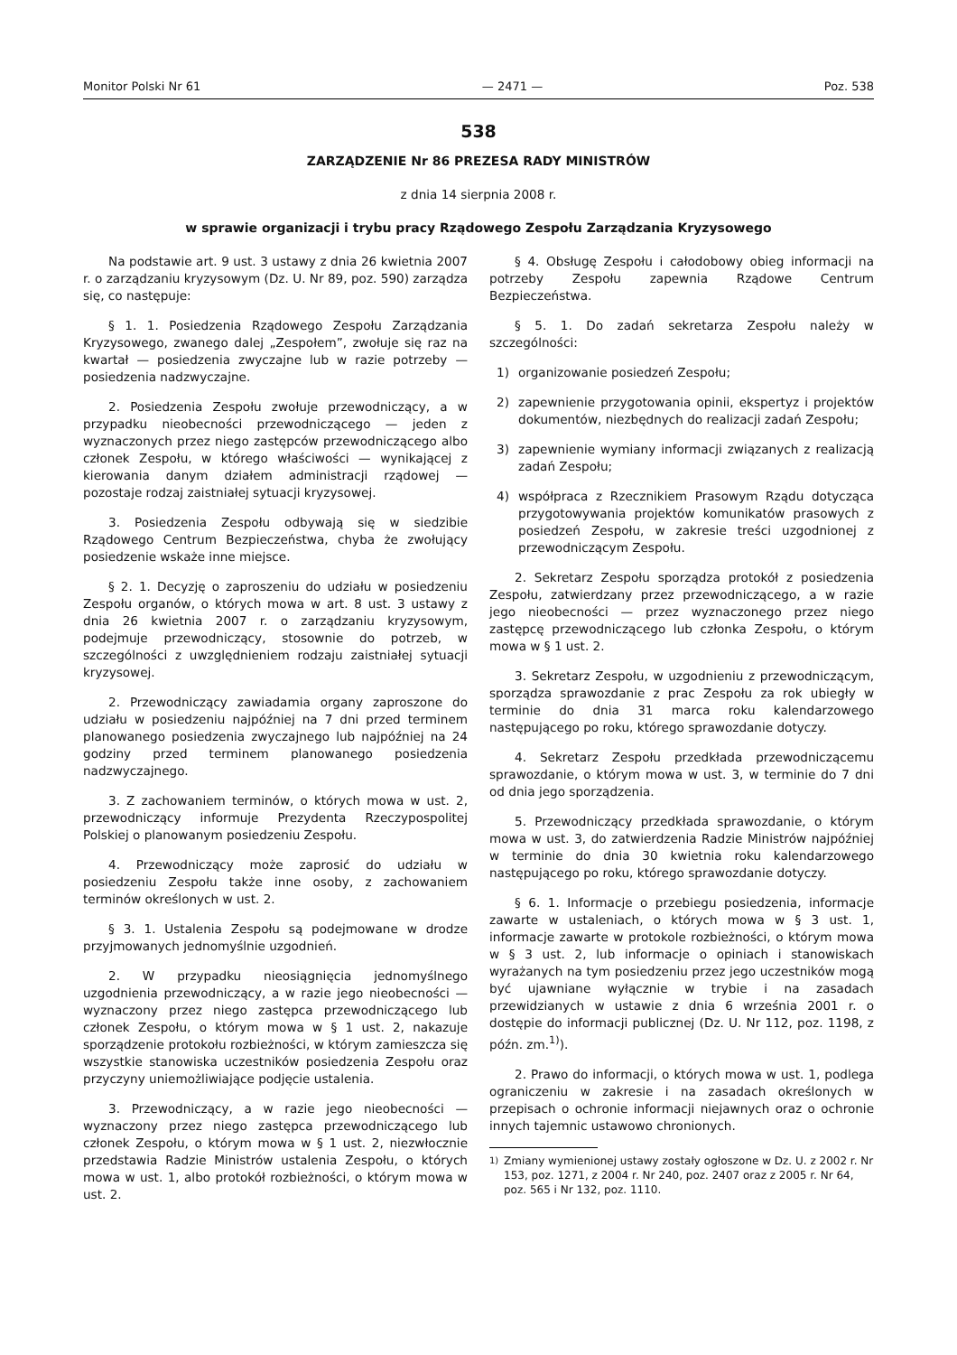Monitor Polski Nr 61 — 2471 — Poz. 538
538
ZARZĄDZENIE Nr 86 PREZESA RADY MINISTRÓW
z dnia 14 sierpnia 2008 r.
w sprawie organizacji i trybu pracy Rządowego Zespołu Zarządzania Kryzysowego
Na podstawie art. 9 ust. 3 ustawy z dnia 26 kwietnia 2007 r. o zarządzaniu kryzysowym (Dz. U. Nr 89, poz. 590) zarządza się, co następuje:
§ 1. 1. Posiedzenia Rządowego Zespołu Zarządzania Kryzysowego, zwanego dalej „Zespołem”, zwołuje się raz na kwartał — posiedzenia zwyczajne lub w razie potrzeby — posiedzenia nadzwyczajne.
2. Posiedzenia Zespołu zwołuje przewodniczący, a w przypadku nieobecności przewodniczącego — jeden z wyznaczonych przez niego zastępców przewodniczącego albo członek Zespołu, w którego właściwości — wynikającej z kierowania danym działem administracji rządowej — pozostaje rodzaj zaistniałej sytuacji kryzysowej.
3. Posiedzenia Zespołu odbywają się w siedzibie Rządowego Centrum Bezpieczeństwa, chyba że zwołujący posiedzenie wskaże inne miejsce.
§ 2. 1. Decyzję o zaproszeniu do udziału w posiedzeniu Zespołu organów, o których mowa w art. 8 ust. 3 ustawy z dnia 26 kwietnia 2007 r. o zarządzaniu kryzysowym, podejmuje przewodniczący, stosownie do potrzeb, w szczególności z uwzględnieniem rodzaju zaistniałej sytuacji kryzysowej.
2. Przewodniczący zawiadamia organy zaproszone do udziału w posiedzeniu najpóźniej na 7 dni przed terminem planowanego posiedzenia zwyczajnego lub najpóźniej na 24 godziny przed terminem planowanego posiedzenia nadzwyczajnego.
3. Z zachowaniem terminów, o których mowa w ust. 2, przewodniczący informuje Prezydenta Rzeczypospolitej Polskiej o planowanym posiedzeniu Zespołu.
4. Przewodniczący może zaprosić do udziału w posiedzeniu Zespołu także inne osoby, z zachowaniem terminów określonych w ust. 2.
§ 3. 1. Ustalenia Zespołu są podejmowane w drodze przyjmowanych jednomyślnie uzgodnień.
2. W przypadku nieosiągnięcia jednomyślnego uzgodnienia przewodniczący, a w razie jego nieobecności — wyznaczony przez niego zastępca przewodniczącego lub członek Zespołu, o którym mowa w § 1 ust. 2, nakazuje sporządzenie protokołu rozbieżności, w którym zamieszcza się wszystkie stanowiska uczestników posiedzenia Zespołu oraz przyczyny uniemożliwiające podjęcie ustalenia.
3. Przewodniczący, a w razie jego nieobecności — wyznaczony przez niego zastępca przewodniczącego lub członek Zespołu, o którym mowa w § 1 ust. 2, niezwłocznie przedstawia Radzie Ministrów ustalenia Zespołu, o których mowa w ust. 1, albo protokół rozbieżności, o którym mowa w ust. 2.
§ 4. Obsługę Zespołu i całodobowy obieg informacji na potrzeby Zespołu zapewnia Rządowe Centrum Bezpieczeństwa.
§ 5. 1. Do zadań sekretarza Zespołu należy w szczególności:
1) organizowanie posiedzeń Zespołu;
2) zapewnienie przygotowania opinii, ekspertyz i projektów dokumentów, niezbędnych do realizacji zadań Zespołu;
3) zapewnienie wymiany informacji związanych z realizacją zadań Zespołu;
4) współpraca z Rzecznikiem Prasowym Rządu dotycząca przygotowywania projektów komunikatów prasowych z posiedzeń Zespołu, w zakresie treści uzgodnionej z przewodniczącym Zespołu.
2. Sekretarz Zespołu sporządza protokół z posiedzenia Zespołu, zatwierdzany przez przewodniczącego, a w razie jego nieobecności — przez wyznaczonego przez niego zastępcę przewodniczącego lub członka Zespołu, o którym mowa w § 1 ust. 2.
3. Sekretarz Zespołu, w uzgodnieniu z przewodniczącym, sporządza sprawozdanie z prac Zespołu za rok ubiegły w terminie do dnia 31 marca roku kalendarzowego następującego po roku, którego sprawozdanie dotyczy.
4. Sekretarz Zespołu przedkłada przewodniczącemu sprawozdanie, o którym mowa w ust. 3, w terminie do 7 dni od dnia jego sporządzenia.
5. Przewodniczący przedkłada sprawozdanie, o którym mowa w ust. 3, do zatwierdzenia Radzie Ministrów najpóźniej w terminie do dnia 30 kwietnia roku kalendarzowego następującego po roku, którego sprawozdanie dotyczy.
§ 6. 1. Informacje o przebiegu posiedzenia, informacje zawarte w ustaleniach, o których mowa w § 3 ust. 1, informacje zawarte w protokole rozbieżności, o którym mowa w § 3 ust. 2, lub informacje o opiniach i stanowiskach wyrażanych na tym posiedzeniu przez jego uczestników mogą być ujawniane wyłącznie w trybie i na zasadach przewidzianych w ustawie z dnia 6 września 2001 r. o dostępie do informacji publicznej (Dz. U. Nr 112, poz. 1198, z późn. zm.<sup>1)</sup>).
2. Prawo do informacji, o których mowa w ust. 1, podlega ograniczeniu w zakresie i na zasadach określonych w przepisach o ochronie informacji niejawnych oraz o ochronie innych tajemnic ustawowo chronionych.
<sup>1)</sup> Zmiany wymienionej ustawy zostały ogłoszone w Dz. U. z 2002 r. Nr 153, poz. 1271, z 2004 r. Nr 240, poz. 2407 oraz z 2005 r. Nr 64, poz. 565 i Nr 132, poz. 1110.